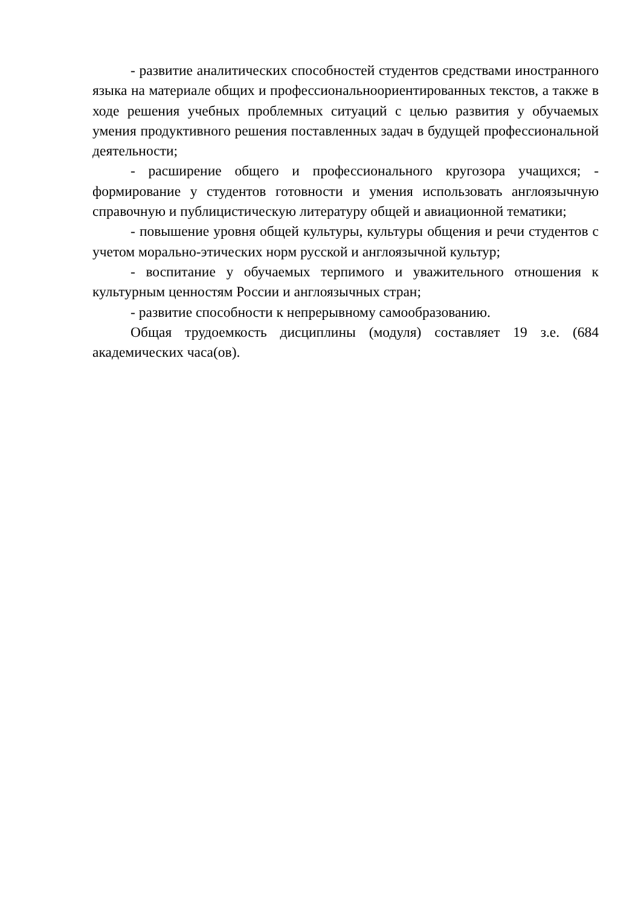- развитие аналитических способностей студентов средствами иностранного языка на материале общих и профессиональноориентированных текстов, а также в ходе решения учебных проблемных ситуаций с целью развития у обучаемых умения продуктивного решения поставленных задач в будущей профессиональной деятельности;
- расширение общего и профессионального кругозора учащихся; - формирование у студентов готовности и умения использовать англоязычную справочную и публицистическую литературу общей и авиационной тематики;
- повышение уровня общей культуры, культуры общения и речи студентов с учетом морально-этических норм русской и англоязычной культур;
- воспитание у обучаемых терпимого и уважительного отношения к культурным ценностям России и англоязычных стран;
- развитие способности к непрерывному самообразованию.
Общая трудоемкость дисциплины (модуля) составляет 19 з.е. (684 академических часа(ов).